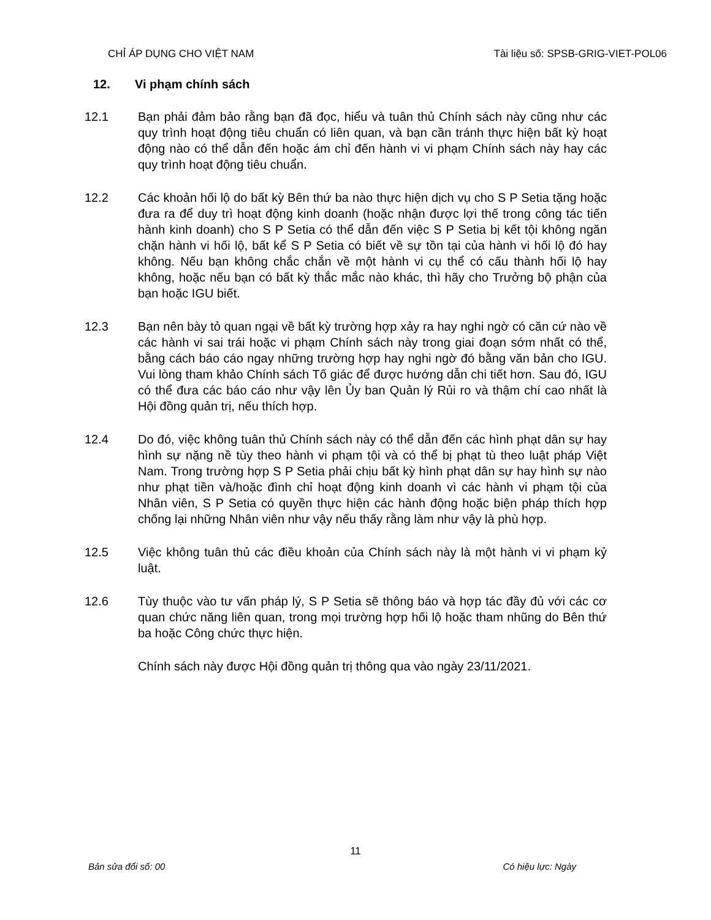CHỈ ÁP DỤNG CHO VIỆT NAM Tài liệu số: SPSB-GRIG-VIET-POL06
12. Vi phạm chính sách
12.1 Bạn phải đảm bảo rằng bạn đã đọc, hiểu và tuân thủ Chính sách này cũng như các quy trình hoạt động tiêu chuẩn có liên quan, và bạn cần tránh thực hiện bất kỳ hoạt động nào có thể dẫn đến hoặc ám chỉ đến hành vi vi phạm Chính sách này hay các quy trình hoạt động tiêu chuẩn.
12.2 Các khoản hối lộ do bất kỳ Bên thứ ba nào thực hiện dịch vụ cho S P Setia tặng hoặc đưa ra để duy trì hoạt động kinh doanh (hoặc nhận được lợi thế trong công tác tiến hành kinh doanh) cho S P Setia có thể dẫn đến việc S P Setia bị kết tội không ngăn chặn hành vi hối lộ, bất kể S P Setia có biết về sự tồn tại của hành vi hối lộ đó hay không. Nếu bạn không chắc chắn về một hành vi cụ thể có cấu thành hối lộ hay không, hoặc nếu bạn có bất kỳ thắc mắc nào khác, thì hãy cho Trưởng bộ phận của bạn hoặc IGU biết.
12.3 Bạn nên bày tỏ quan ngại về bất kỳ trường hợp xảy ra hay nghi ngờ có căn cứ nào về các hành vi sai trái hoặc vi phạm Chính sách này trong giai đoạn sớm nhất có thể, bằng cách báo cáo ngay những trường hợp hay nghi ngờ đó bằng văn bản cho IGU. Vui lòng tham khảo Chính sách Tố giác để được hướng dẫn chi tiết hơn. Sau đó, IGU có thể đưa các báo cáo như vậy lên Ủy ban Quản lý Rủi ro và thậm chí cao nhất là Hội đồng quản trị, nếu thích hợp.
12.4 Do đó, việc không tuân thủ Chính sách này có thể dẫn đến các hình phạt dân sự hay hình sự nặng nề tùy theo hành vi phạm tội và có thể bị phạt tù theo luật pháp Việt Nam. Trong trường hợp S P Setia phải chịu bất kỳ hình phạt dân sự hay hình sự nào như phạt tiền và/hoặc đình chỉ hoạt động kinh doanh vì các hành vi phạm tội của Nhân viên, S P Setia có quyền thực hiện các hành động hoặc biện pháp thích hợp chống lại những Nhân viên như vậy nếu thấy rằng làm như vậy là phù hợp.
12.5 Việc không tuân thủ các điều khoản của Chính sách này là một hành vi vi phạm kỷ luật.
12.6 Tùy thuộc vào tư vấn pháp lý, S P Setia sẽ thông báo và hợp tác đầy đủ với các cơ quan chức năng liên quan, trong mọi trường hợp hối lộ hoặc tham nhũng do Bên thứ ba hoặc Công chức thực hiện.
Chính sách này được Hội đồng quản trị thông qua vào ngày 23/11/2021.
11
Bản sửa đổi số: 00 Có hiệu lực: Ngày